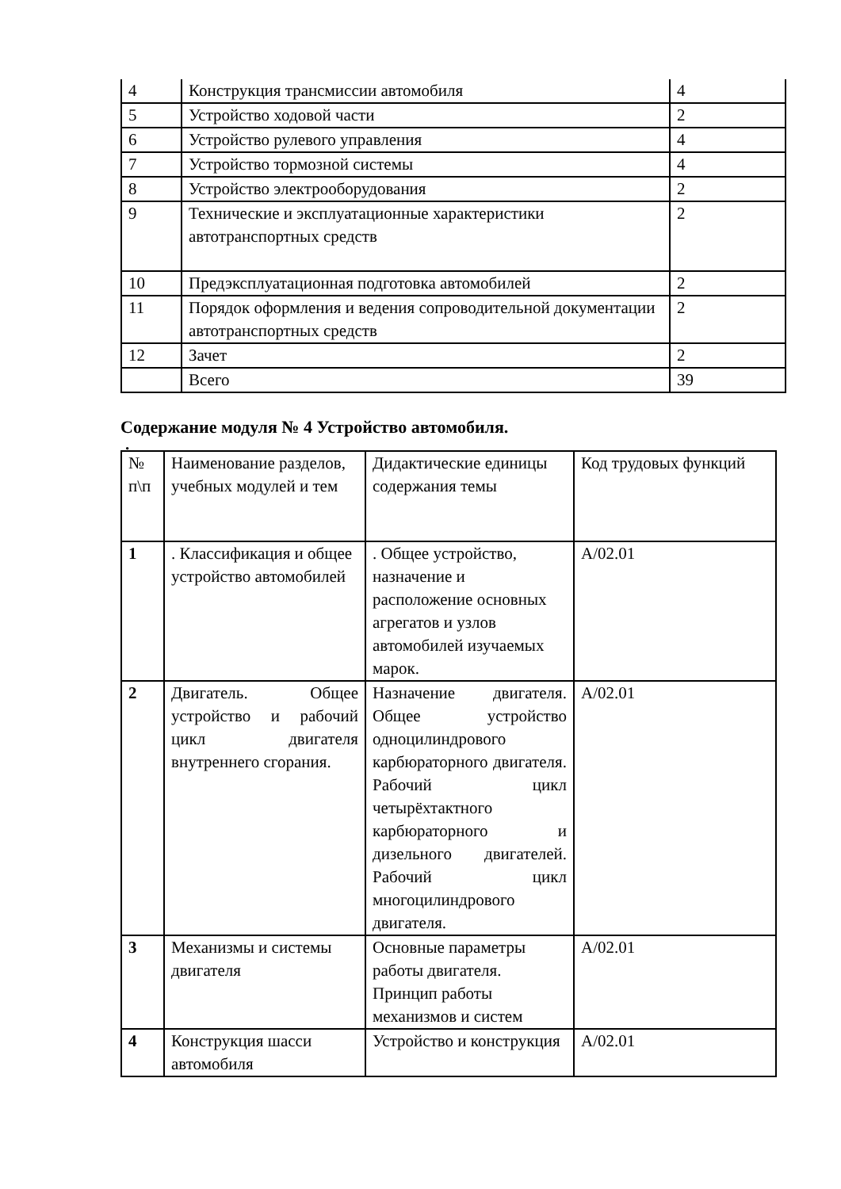| 4 | Конструкция трансмиссии автомобиля | 4 |
| 5 | Устройство ходовой части | 2 |
| 6 | Устройство рулевого управления | 4 |
| 7 | Устройство тормозной системы | 4 |
| 8 | Устройство электрооборудования | 2 |
| 9 | Технические и эксплуатационные характеристики автотранспортных средств | 2 |
| 10 | Предэксплуатационная подготовка автомобилей | 2 |
| 11 | Порядок оформления и ведения сопроводительной документации автотранспортных средств | 2 |
| 12 | Зачет | 2 |
| | Всего | 39 |
Содержание модуля № 4 Устройство автомобиля.
.
| № п\п | Наименование разделов, учебных модулей и тем | Дидактические единицы содержания темы | Код трудовых функций |
| 1 | . Классификация и общее устройство автомобилей | . Общее устройство, назначение и расположение основных агрегатов и узлов автомобилей изучаемых марок. | А/02.01 |
| 2 | Двигатель. Общее устройство и рабочий цикл двигателя внутреннего сгорания. | Назначение двигателя. Общее устройство одноцилиндрового карбюраторного двигателя. Рабочий цикл четырёхтактного карбюраторного и дизельного двигателей. Рабочий цикл многоцилиндрового двигателя. | А/02.01 |
| 3 | Механизмы и системы двигателя | Основные параметры работы двигателя. Принцип работы механизмов и систем | А/02.01 |
| 4 | Конструкция шасси автомобиля | Устройство и конструкция | А/02.01 |